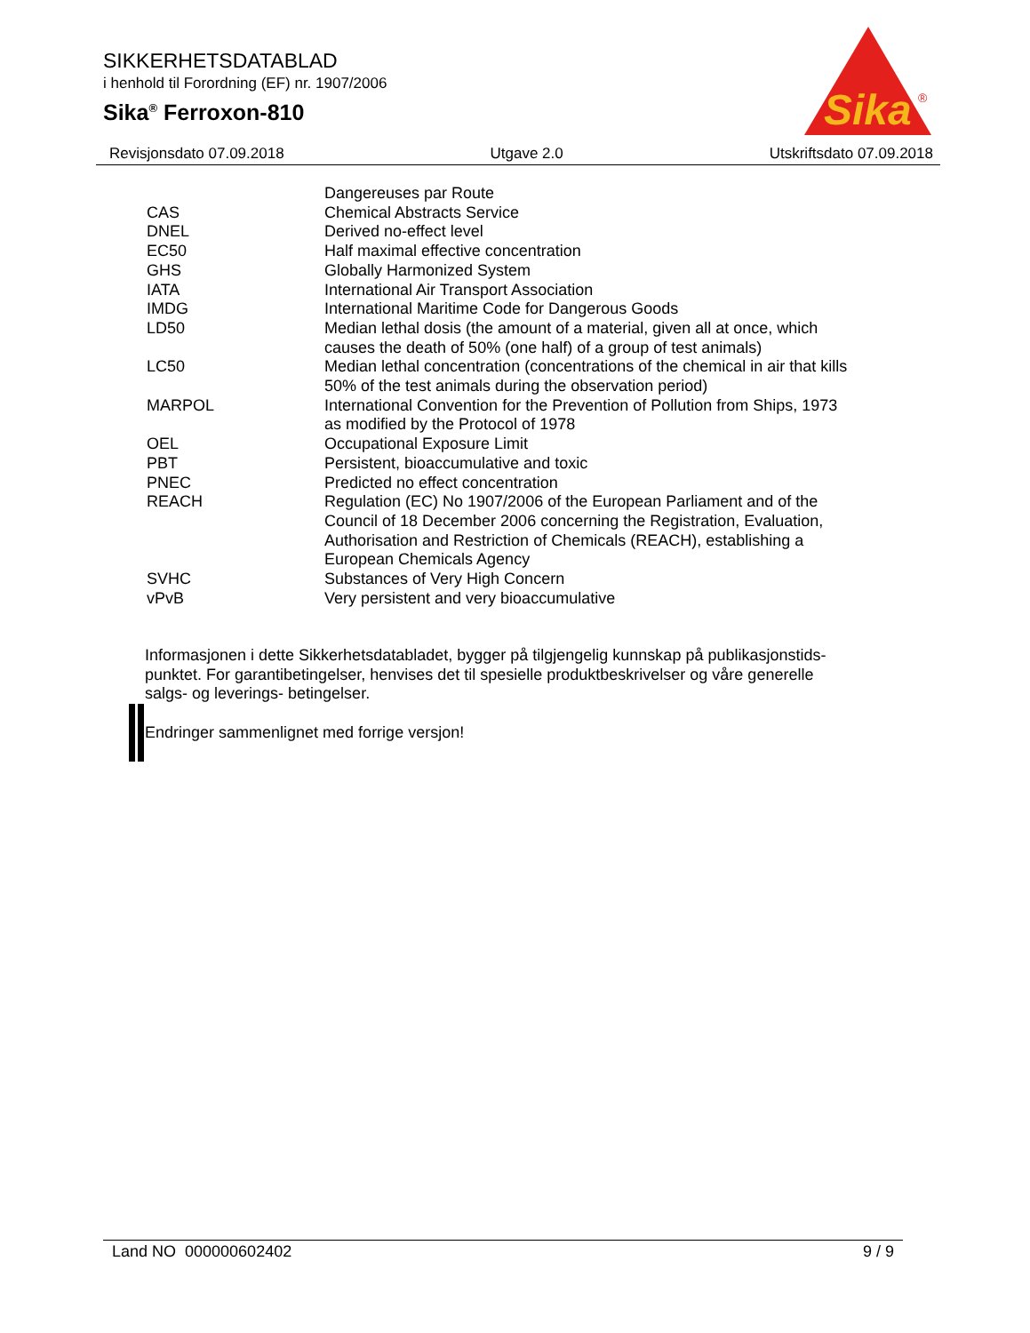SIKKERHETSDATABLAD
i henhold til Forordning (EF) nr. 1907/2006
Sika<sup>®</sup> Ferroxon-810
Sika
®
Revisjonsdato 07.09.2018 Utgave 2.0 Utskriftsdato 07.09.2018
| | Dangereuses par Route |
| CAS | Chemical Abstracts Service |
| DNEL | Derived no-effect level |
| EC50 | Half maximal effective concentration |
| GHS | Globally Harmonized System |
| IATA | International Air Transport Association |
| IMDG | International Maritime Code for Dangerous Goods |
| LD50 | Median lethal dosis (the amount of a material, given all at once, which causes the death of 50% (one half) of a group of test animals) |
| LC50 | Median lethal concentration (concentrations of the chemical in air that kills 50% of the test animals during the observation period) |
| MARPOL | International Convention for the Prevention of Pollution from Ships, 1973 as modified by the Protocol of 1978 |
| OEL | Occupational Exposure Limit |
| PBT | Persistent, bioaccumulative and toxic |
| PNEC | Predicted no effect concentration |
| REACH | Regulation (EC) No 1907/2006 of the European Parliament and of the Council of 18 December 2006 concerning the Registration, Evaluation, Authorisation and Restriction of Chemicals (REACH), establishing a European Chemicals Agency |
| SVHC | Substances of Very High Concern |
| vPvB | Very persistent and very bioaccumulative |
Informasjonen i dette Sikkerhetsdatabladet, bygger på tilgjengelig kunnskap på publikasjonstids-punktet. For garantibetingelser, henvises det til spesielle produktbeskrivelser og våre generelle salgs- og leverings- betingelser.
Endringer sammenlignet med forrige versjon!
Land NO 000000602402 9 / 9